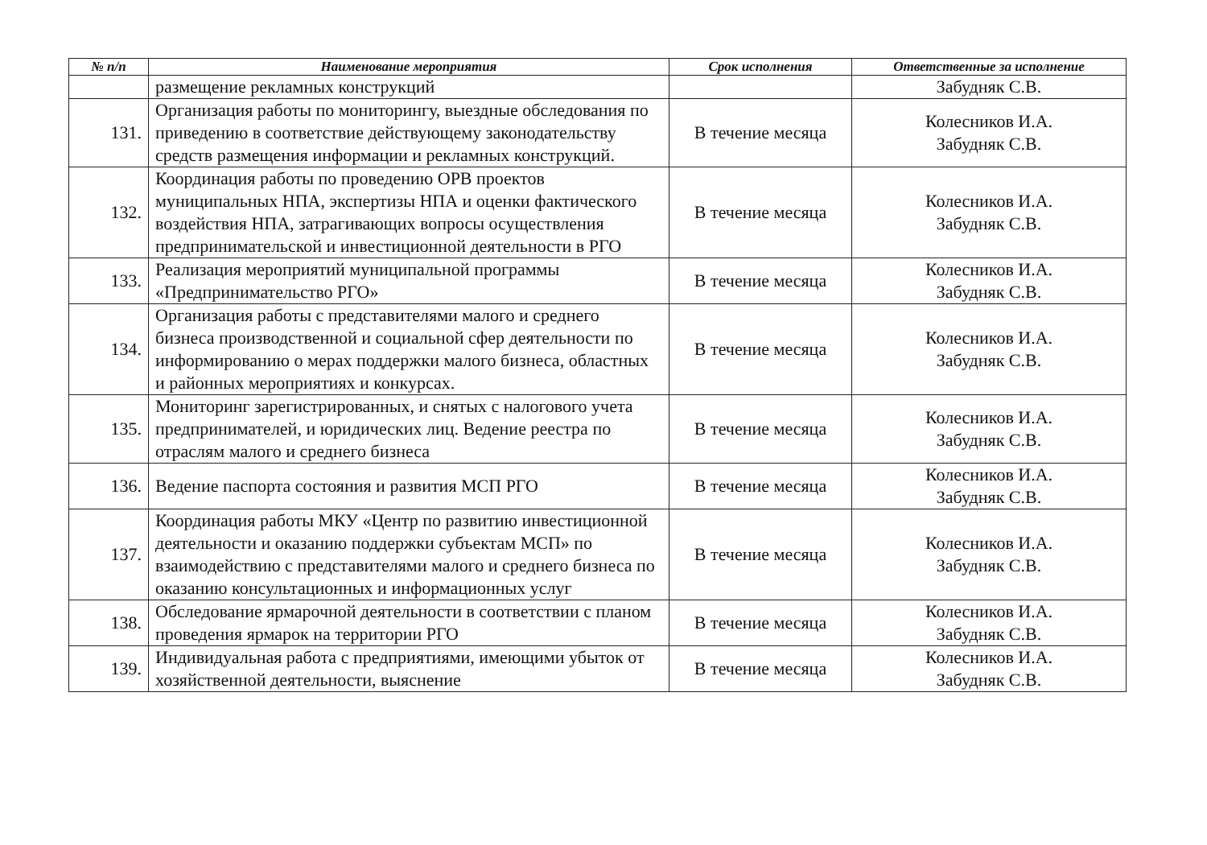| № п/п | Наименование мероприятия | Срок исполнения | Ответственные за исполнение |
| --- | --- | --- | --- |
| | размещение рекламных конструкций | | Забудняк С.В. |
| 131. | Организация работы по мониторингу, выездные обследования по приведению в соответствие действующему законодательству средств размещения информации и рекламных конструкций. | В течение месяца | Колесников И.А. Забудняк С.В. |
| 132. | Координация работы по проведению ОРВ проектов муниципальных НПА, экспертизы НПА и оценки фактического воздействия НПА, затрагивающих вопросы осуществления предпринимательской и инвестиционной деятельности в РГО | В течение месяца | Колесников И.А. Забудняк С.В. |
| 133. | Реализация мероприятий муниципальной программы «Предпринимательство РГО» | В течение месяца | Колесников И.А. Забудняк С.В. |
| 134. | Организация работы с представителями малого и среднего бизнеса производственной и социальной сфер деятельности по информированию о мерах поддержки малого бизнеса, областных и районных мероприятиях и конкурсах. | В течение месяца | Колесников И.А. Забудняк С.В. |
| 135. | Мониторинг зарегистрированных, и снятых с налогового учета предпринимателей, и юридических лиц. Ведение реестра по отраслям малого и среднего бизнеса | В течение месяца | Колесников И.А. Забудняк С.В. |
| 136. | Ведение паспорта состояния и развития МСП РГО | В течение месяца | Колесников И.А. Забудняк С.В. |
| 137. | Координация работы МКУ «Центр по развитию инвестиционной деятельности и оказанию поддержки субъектам МСП» по взаимодействию с представителями малого и среднего бизнеса по оказанию консультационных и информационных услуг | В течение месяца | Колесников И.А. Забудняк С.В. |
| 138. | Обследование ярмарочной деятельности в соответствии с планом проведения ярмарок на территории РГО | В течение месяца | Колесников И.А. Забудняк С.В. |
| 139. | Индивидуальная работа с предприятиями, имеющими убыток от хозяйственной деятельности, выяснение | В течение месяца | Колесников И.А. Забудняк С.В. |